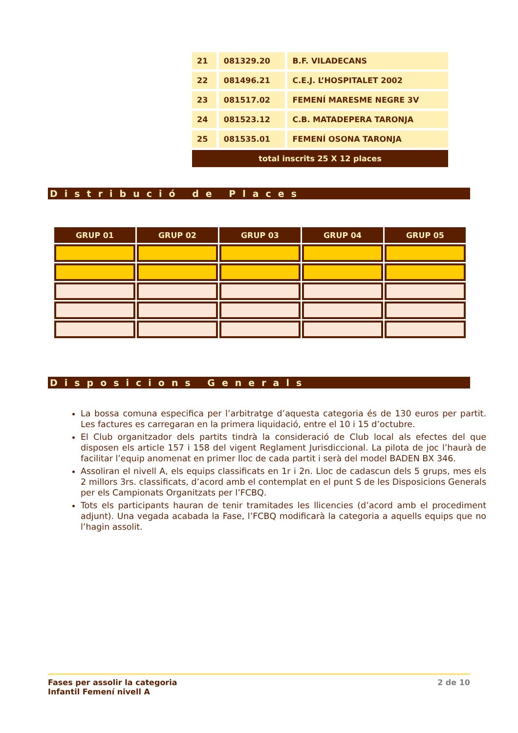| 21 | 081329.20 | B.F. VILADECANS |
| 22 | 081496.21 | C.E.J. L’HOSPITALET 2002 |
| 23 | 081517.02 | FEMENÍ MARESME NEGRE 3V |
| 24 | 081523.12 | C.B. MATADEPERA TARONJA |
| 25 | 081535.01 | FEMENÍ OSONA TARONJA |
| total inscrits 25 X 12 places | | |
Distribució de Places
| GRUP 01 | GRUP 02 | GRUP 03 | GRUP 04 | GRUP 05 |
| --- | --- | --- | --- | --- |
Disposicions Generals
La bossa comuna especifica per l’arbitratge d’aquesta categoria és de 130 euros per partit. Les factures es carregaran en la primera liquidació, entre el 10 i 15 d’octubre.
El Club organitzador dels partits tindrà la consideració de Club local als efectes del que disposen els article 157 i 158 del vigent Reglament Jurisdiccional. La pilota de joc l’haurà de facilitar l’equip anomenat en primer lloc de cada partit i serà del model BADEN BX 346.
Assoliran el nivell A, els equips classificats en 1r i 2n. Lloc de cadascun dels 5 grups, mes els 2 millors 3rs. classificats, d’acord amb el contemplat en el punt S de les Disposicions Generals per els Campionats Organitzats per l’FCBQ.
Tots els participants hauran de tenir tramitades les llicencies (d’acord amb el procediment adjunt). Una vegada acabada la Fase, l’FCBQ modificarà la categoria a aquells equips que no l’hagin assolit.
Fases per assolir la categoria
Infantil Femení nivell A
2 de 10